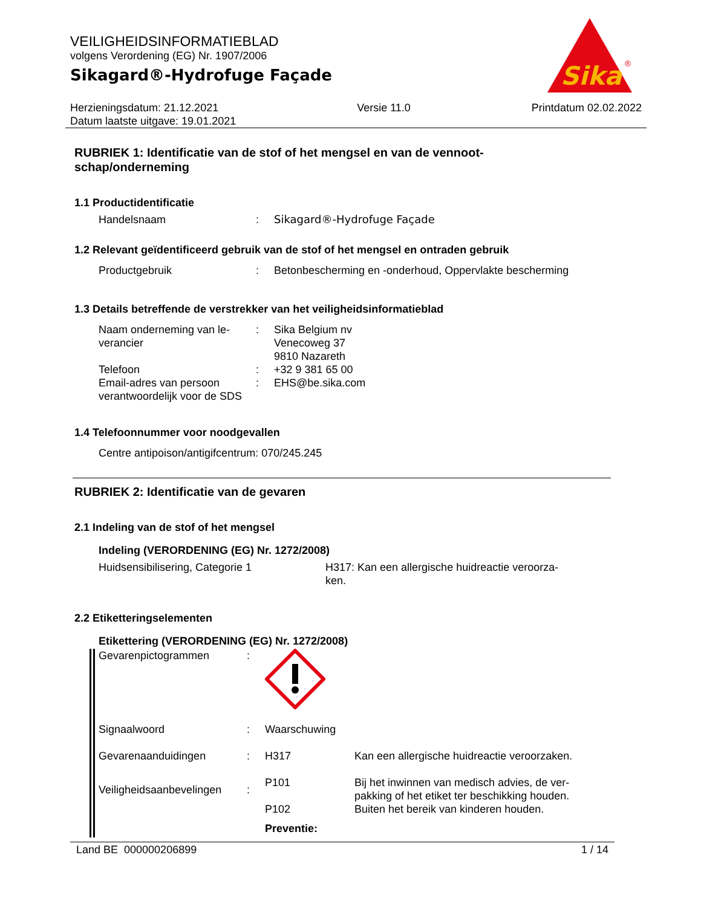VEILIGHEIDSINFORMATIEBLAD
volgens Verordening (EG) Nr. 1907/2006
Sikagard®-Hydrofuge Façade
Herzieningsdatum: 21.12.2021
Datum laatste uitgave: 19.01.2021
Versie 11.0 Printdatum 02.02.2022
Sika
®
RUBRIEK 1: Identificatie van de stof of het mengsel en van de vennoot-
schap/onderneming
1.1 Productidentificatie
Handelsnaam : Sikagard®-Hydrofuge Façade
1.2 Relevant geïdentificeerd gebruik van de stof of het mengsel en ontraden gebruik
Productgebruik : Betonbescherming en -onderhoud, Oppervlakte bescherming
1.3 Details betreffende de verstrekker van het veiligheidsinformatieblad
Naam onderneming van le-
verancier
: Sika Belgium nv
Venecoweg 37
9810 Nazareth
Telefoon : +32 9 381 65 00
Email-adres van persoon verantwoordelijk voor de SDS
: EHS@be.sika.com
1.4 Telefoonnummer voor noodgevallen
Centre antipoison/antigifcentrum: 070/245.245
RUBRIEK 2: Identificatie van de gevaren
2.1 Indeling van de stof of het mengsel
Indeling (VERORDENING (EG) Nr. 1272/2008)
Huidsensibilisering, Categorie 1 H317: Kan een allergische huidreactie veroorza-
ken.
2.2 Etiketteringselementen
Etikettering (VERORDENING (EG) Nr. 1272/2008)
Gevarenpictogrammen :
Signaalwoord : Waarschuwing
Gevarenaanduidingen : H317 Kan een allergische huidreactie veroorzaken.
Veiligheidsaanbevelingen
:
P101
P102
Bij het inwinnen van medisch advies, de ver-
pakking of het etiket ter beschikking houden.
Buiten het bereik van kinderen houden.
Preventie:
Land BE 000000206899 1 / 14